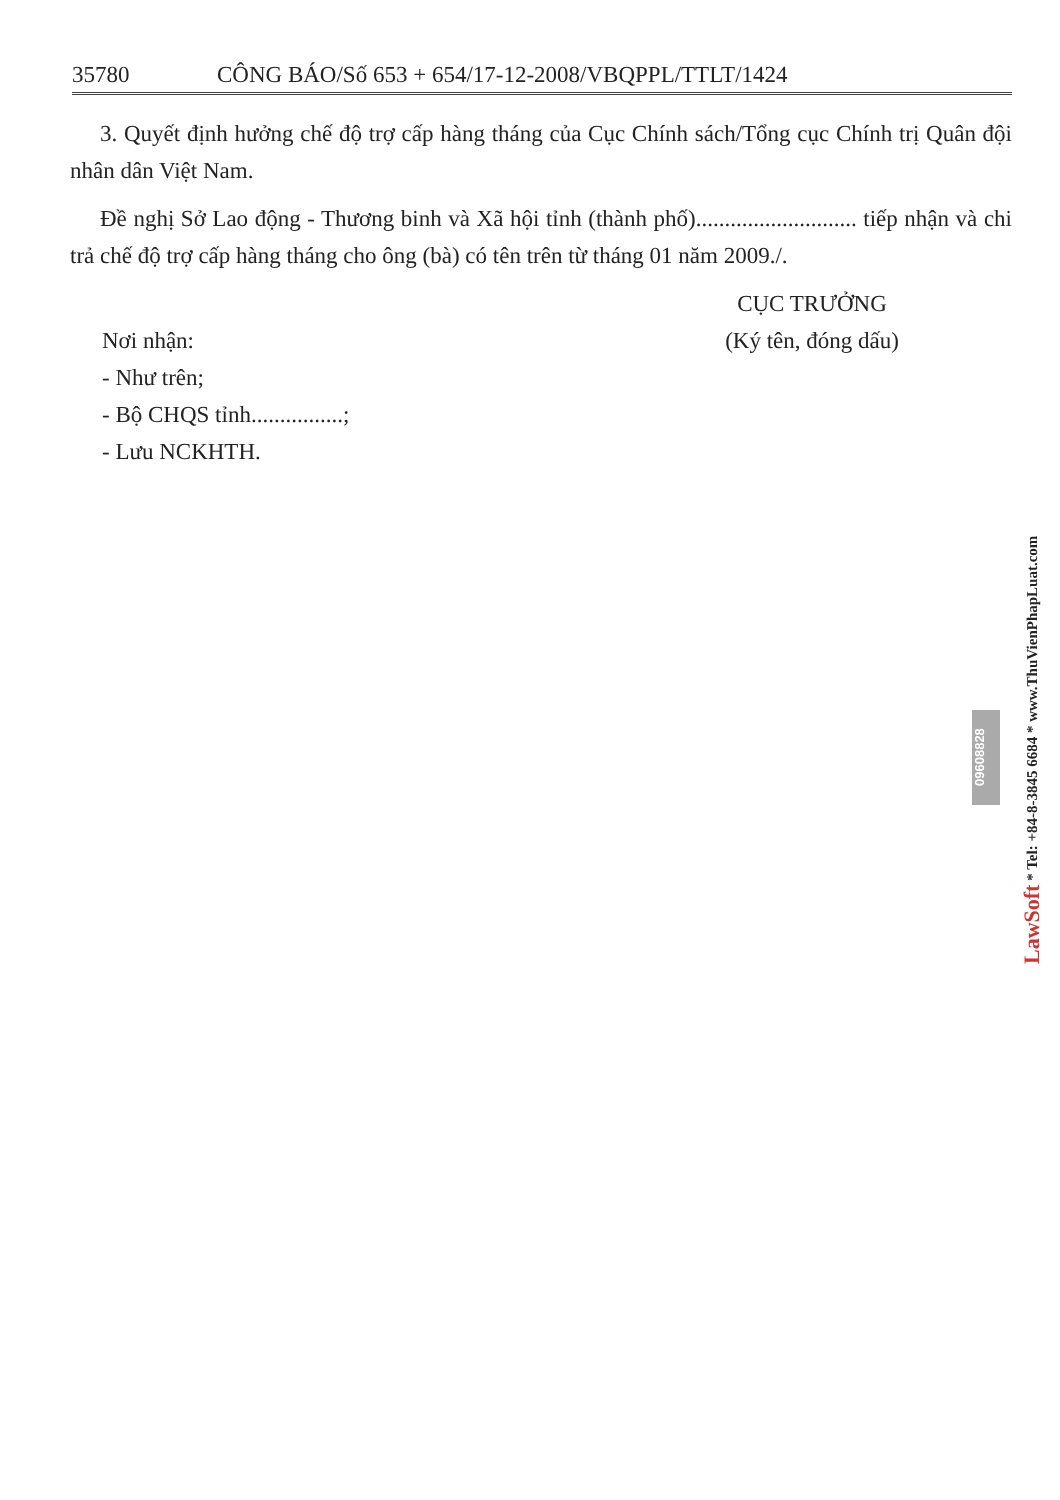35780 CÔNG BÁO/Số 653 + 654/17-12-2008/VBQPPL/TTLT/1424
3. Quyết định hưởng chế độ trợ cấp hàng tháng của Cục Chính sách/Tổng cục Chính trị Quân đội nhân dân Việt Nam.
Đề nghị Sở Lao động - Thương binh và Xã hội tỉnh (thành phố)............................ tiếp nhận và chi trả chế độ trợ cấp hàng tháng cho ông (bà) có tên trên từ tháng 01 năm 2009./.
Nơi nhận:
- Như trên;
- Bộ CHQS tỉnh................;
- Lưu NCKHTH.
CỤC TRƯỞNG
(Ký tên, đóng dấu)
09608828
LawSoft * Tel: +84-8-3845 6684 * www.ThuVienPhapLuat.com